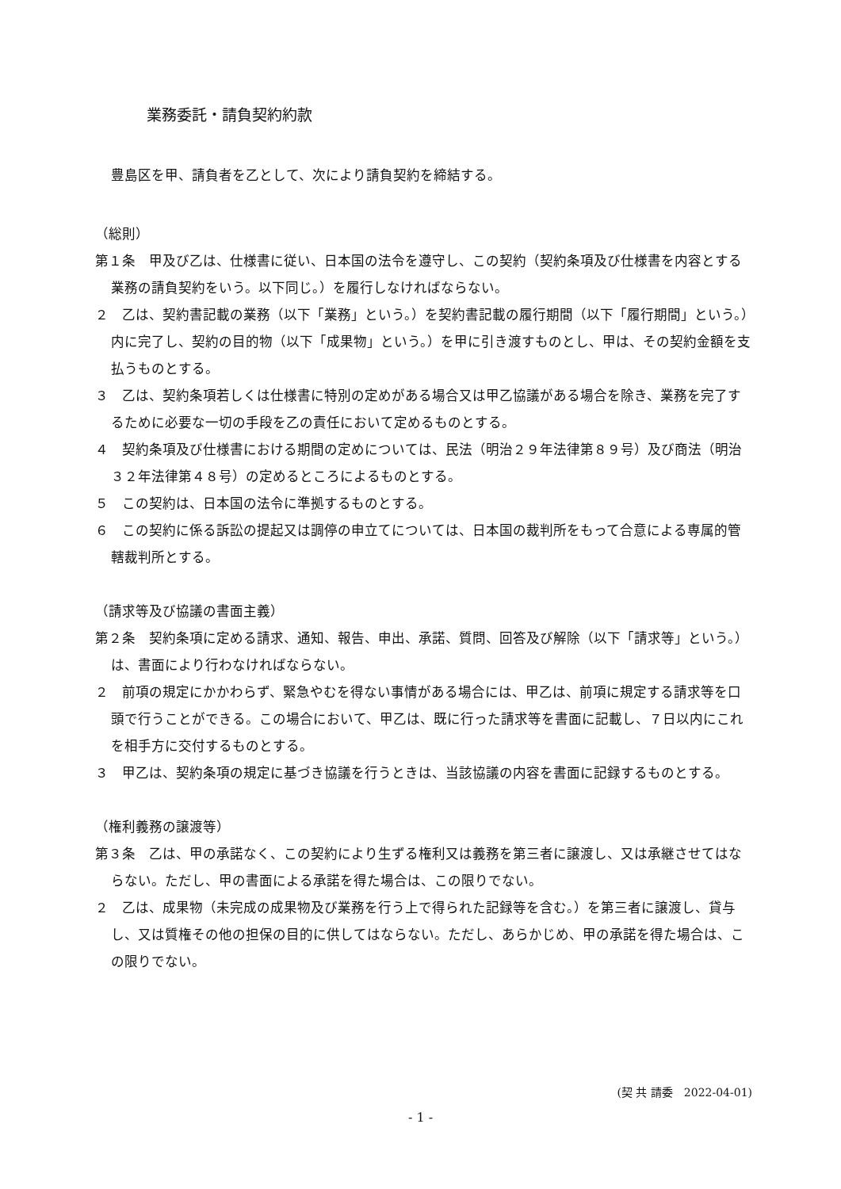業務委託・請負契約約款
豊島区を甲、請負者を乙として、次により請負契約を締結する。
（総則）
第１条　甲及び乙は、仕様書に従い、日本国の法令を遵守し、この契約（契約条項及び仕様書を内容とする業務の請負契約をいう。以下同じ。）を履行しなければならない。
２　乙は、契約書記載の業務（以下「業務」という。）を契約書記載の履行期間（以下「履行期間」という。）内に完了し、契約の目的物（以下「成果物」という。）を甲に引き渡すものとし、甲は、その契約金額を支払うものとする。
３　乙は、契約条項若しくは仕様書に特別の定めがある場合又は甲乙協議がある場合を除き、業務を完了するために必要な一切の手段を乙の責任において定めるものとする。
４　契約条項及び仕様書における期間の定めについては、民法（明治２９年法律第８９号）及び商法（明治３２年法律第４８号）の定めるところによるものとする。
５　この契約は、日本国の法令に準拠するものとする。
６　この契約に係る訴訟の提起又は調停の申立てについては、日本国の裁判所をもって合意による専属的管轄裁判所とする。
（請求等及び協議の書面主義）
第２条　契約条項に定める請求、通知、報告、申出、承諾、質問、回答及び解除（以下「請求等」という。）は、書面により行わなければならない。
２　前項の規定にかかわらず、緊急やむを得ない事情がある場合には、甲乙は、前項に規定する請求等を口頭で行うことができる。この場合において、甲乙は、既に行った請求等を書面に記載し、７日以内にこれを相手方に交付するものとする。
３　甲乙は、契約条項の規定に基づき協議を行うときは、当該協議の内容を書面に記録するものとする。
（権利義務の譲渡等）
第３条　乙は、甲の承諾なく、この契約により生ずる権利又は義務を第三者に譲渡し、又は承継させてはならない。ただし、甲の書面による承諾を得た場合は、この限りでない。
２　乙は、成果物（未完成の成果物及び業務を行う上で得られた記録等を含む。）を第三者に譲渡し、貸与し、又は質権その他の担保の目的に供してはならない。ただし、あらかじめ、甲の承諾を得た場合は、この限りでない。
(契 共 請委　2022-04-01)
- 1 -